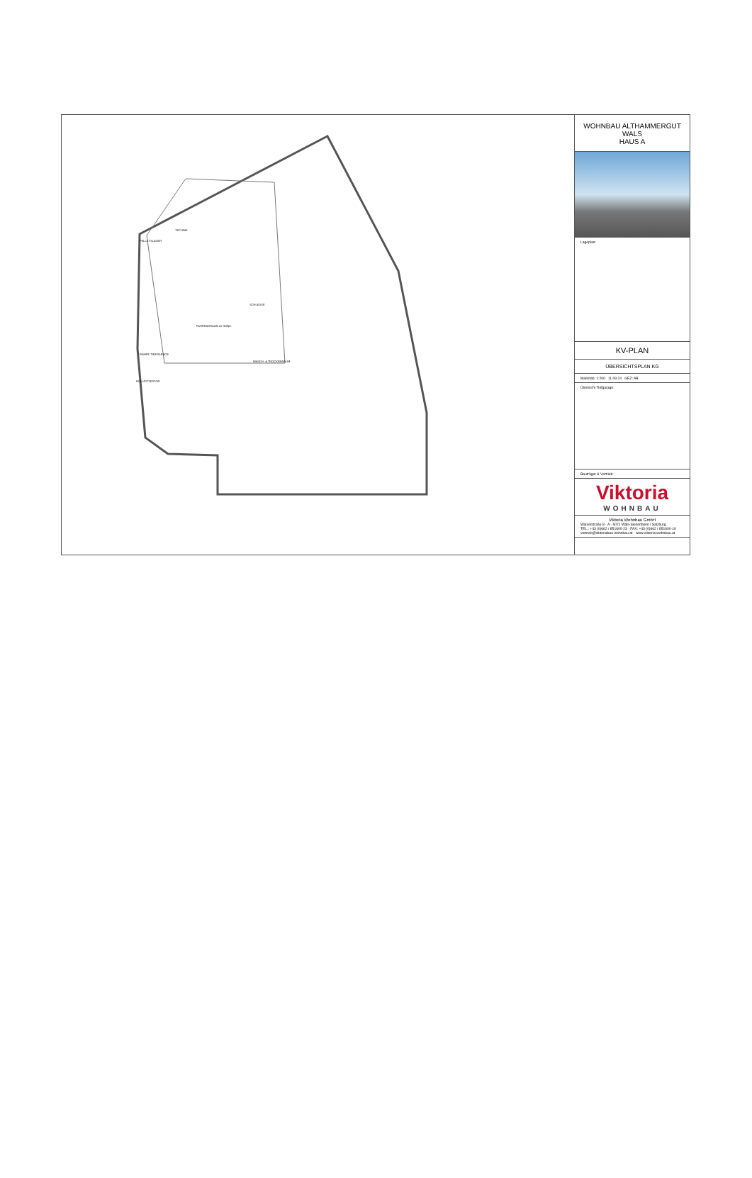FAHRRADRAUM 22 Stellpl.
PELLETSLAGER
TECHNIK
SCHLEUSE
WASCH- & TROCKENRAUM
ROLLGITTERTOR
RAMPE TIEFGARAGE
WOHNBAU ALTHAMMERGUT
WALS
HAUS A
Lageplan:
KV-PLAN
ÜBERSICHTSPLAN KG
Maßstab: 1:200 11.09.24 GEZ: AB
Übersicht Tiefgarage:
Bauträger & Vertrieb:
Viktoria
WOHNBAU
Viktoria Wohnbau GmbH
Walserstraße 8 · A - 5071 Wals-Siezenheim / Salzburg
TEL.: +43 (0)662 / 851600-23 · FAX: +43 (0)662 / 851600-19
vertrieb@viktoriabau-wohnbau.at · www.viktoria-wohnbau.at